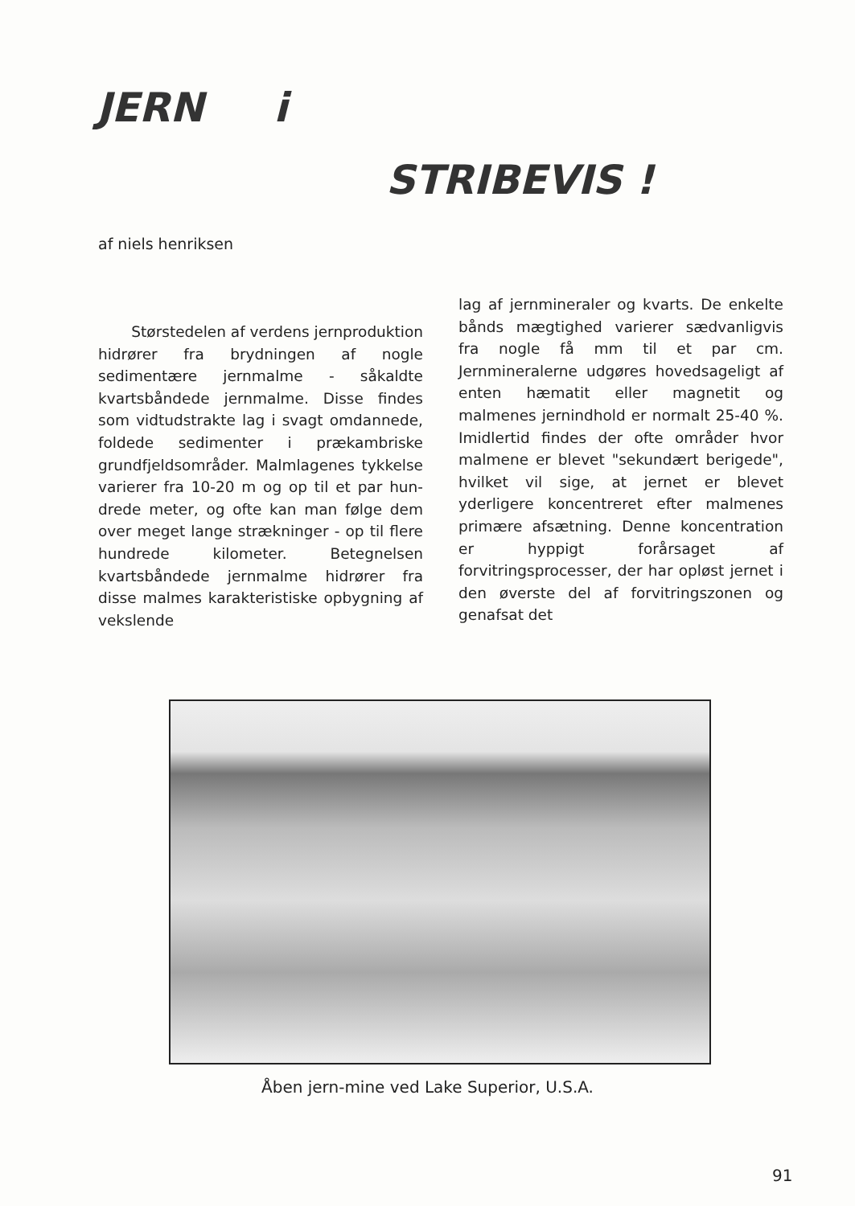JERN i
STRIBEVIS !
af niels henriksen
Størstedelen af verdens jern­produktion hidrører fra brydningen af nogle sedimentære jernmalme - såkaldte kvartsbåndede jernmalme. Disse findes som vidtudstrakte lag i svagt omdannede, foldede sedimen­ter i prækambriske grundfjeldsområ­der. Malmlagenes tykkelse varierer fra 10-20 m og op til et par hun­drede meter, og ofte kan man føl­ge dem over meget lange stræknin­ger - op til flere hundrede kilome­ter. Betegnelsen kvartsbåndede jern­malme hidrører fra disse malmes ka­rakteristiske opbygning af vekslende
lag af jernmineraler og kvarts. De enkelte bånds mægtighed varierer sædvanligvis fra nogle få mm til et par cm. Jernmineralerne udgøres hovedsageligt af enten hæmatit el­ler magnetit og malmenes jernind­hold er normalt 25-40 %. Imidler­tid findes der ofte områder hvor malmene er blevet "sekundært be­rigede", hvilket vil sige, at jernet er blevet yderligere koncentreret efter malmenes primære afsætning. Denne koncentration er hyppigt for­årsaget af forvitringsprocesser, der har opløst jernet i den øverste del af forvitringszonen og genafsat det
Åben jern-mine ved Lake Superior, U.S.A.
91